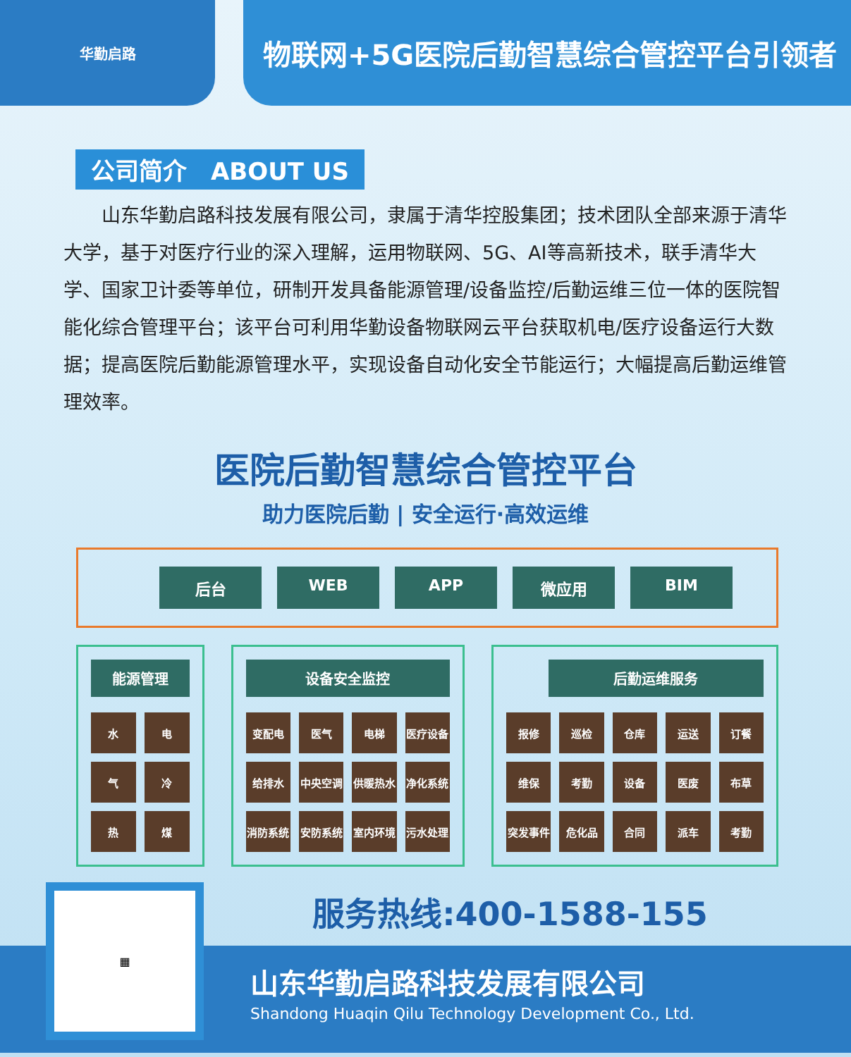华勤启路
物联网+5G医院后勤智慧综合管控平台引领者
公司简介　ABOUT US
山东华勤启路科技发展有限公司，隶属于清华控股集团；技术团队全部来源于清华大学，基于对医疗行业的深入理解，运用物联网、5G、AI等高新技术，联手清华大学、国家卫计委等单位，研制开发具备能源管理/设备监控/后勤运维三位一体的医院智能化综合管理平台；该平台可利用华勤设备物联网云平台获取机电/医疗设备运行大数据；提高医院后勤能源管理水平，实现设备自动化安全节能运行；大幅提高后勤运维管理效率。
医院后勤智慧综合管控平台
助力医院后勤 | 安全运行·高效运维
后台 WEB APP 微应用 BIM
能源管理
水
电
气
冷
热
煤
设备安全监控
变配电
医气
电梯
医疗设备
给排水
中央空调
供暖热水
净化系统
消防系统
安防系统
室内环境
污水处理
后勤运维服务
报修
巡检
仓库
运送
订餐
维保
考勤
设备
医废
布草
突发事件
危化品
合同
派车
考勤
服务热线:400-1588-155
▦
山东华勤启路科技发展有限公司
Shandong Huaqin Qilu Technology Development Co., Ltd.